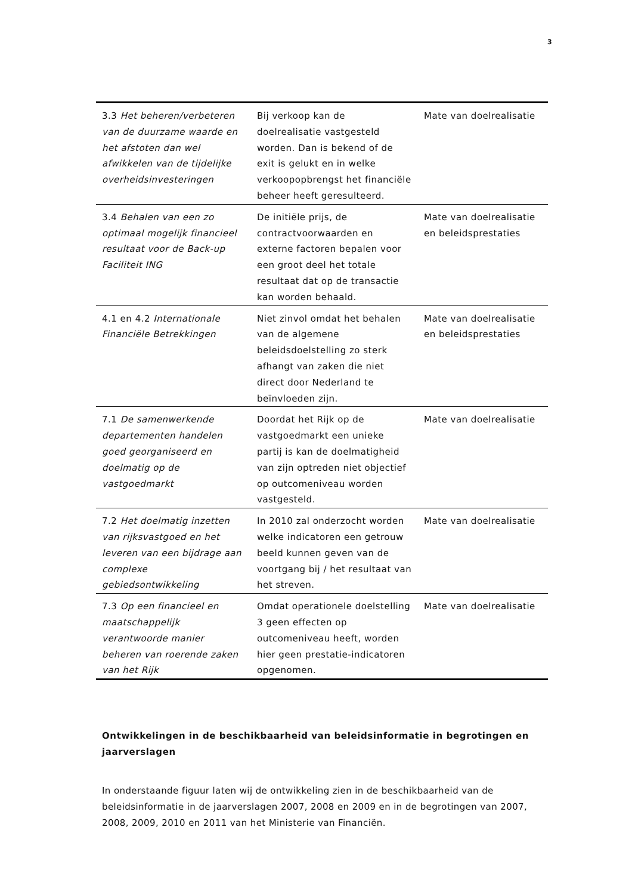3
| 3.3 Het beheren/verbeteren van de duurzame waarde en het afstoten dan wel afwikkelen van de tijdelijke overheidsinvesteringen | Bij verkoop kan de doelrealisatie vastgesteld worden. Dan is bekend of de exit is gelukt en in welke verkoopopbrengst het financiële beheer heeft geresulteerd. | Mate van doelrealisatie |
| 3.4 Behalen van een zo optimaal mogelijk financieel resultaat voor de Back-up Faciliteit ING | De initiële prijs, de contractvoorwaarden en externe factoren bepalen voor een groot deel het totale resultaat dat op de transactie kan worden behaald. | Mate van doelrealisatie en beleidsprestaties |
| 4.1 en 4.2 Internationale Financiële Betrekkingen | Niet zinvol omdat het behalen van de algemene beleidsdoelstelling zo sterk afhangt van zaken die niet direct door Nederland te beïnvloeden zijn. | Mate van doelrealisatie en beleidsprestaties |
| 7.1 De samenwerkende departementen handelen goed georganiseerd en doelmatig op de vastgoedmarkt | Doordat het Rijk op de vastgoedmarkt een unieke partij is kan de doelmatigheid van zijn optreden niet objectief op outcomeniveau worden vastgesteld. | Mate van doelrealisatie |
| 7.2 Het doelmatig inzetten van rijksvastgoed en het leveren van een bijdrage aan complexe gebiedsontwikkeling | In 2010 zal onderzocht worden welke indicatoren een getrouw beeld kunnen geven van de voortgang bij / het resultaat van het streven. | Mate van doelrealisatie |
| 7.3 Op een financieel en maatschappelijk verantwoorde manier beheren van roerende zaken van het Rijk | Omdat operationele doelstelling 3 geen effecten op outcomeniveau heeft, worden hier geen prestatie-indicatoren opgenomen. | Mate van doelrealisatie |
Ontwikkelingen in de beschikbaarheid van beleidsinformatie in begrotingen en jaarverslagen
In onderstaande figuur laten wij de ontwikkeling zien in de beschikbaarheid van de beleidsinformatie in de jaarverslagen 2007, 2008 en 2009 en in de begrotingen van 2007, 2008, 2009, 2010 en 2011 van het Ministerie van Financiën.